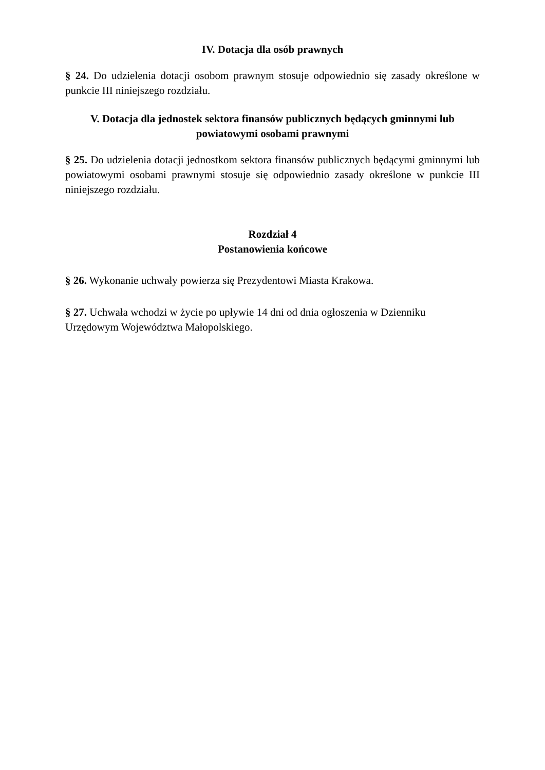IV. Dotacja dla osób prawnych
§ 24. Do udzielenia dotacji osobom prawnym stosuje odpowiednio się zasady określone w punkcie III niniejszego rozdziału.
V. Dotacja dla jednostek sektora finansów publicznych będących gminnymi lub powiatowymi osobami prawnymi
§ 25. Do udzielenia dotacji jednostkom sektora finansów publicznych będącymi gminnymi lub powiatowymi osobami prawnymi stosuje się odpowiednio zasady określone w punkcie III niniejszego rozdziału.
Rozdział 4
Postanowienia końcowe
§ 26. Wykonanie uchwały powierza się Prezydentowi Miasta Krakowa.
§ 27. Uchwała wchodzi w życie po upływie 14 dni od dnia ogłoszenia w Dzienniku
Urzędowym Województwa Małopolskiego.